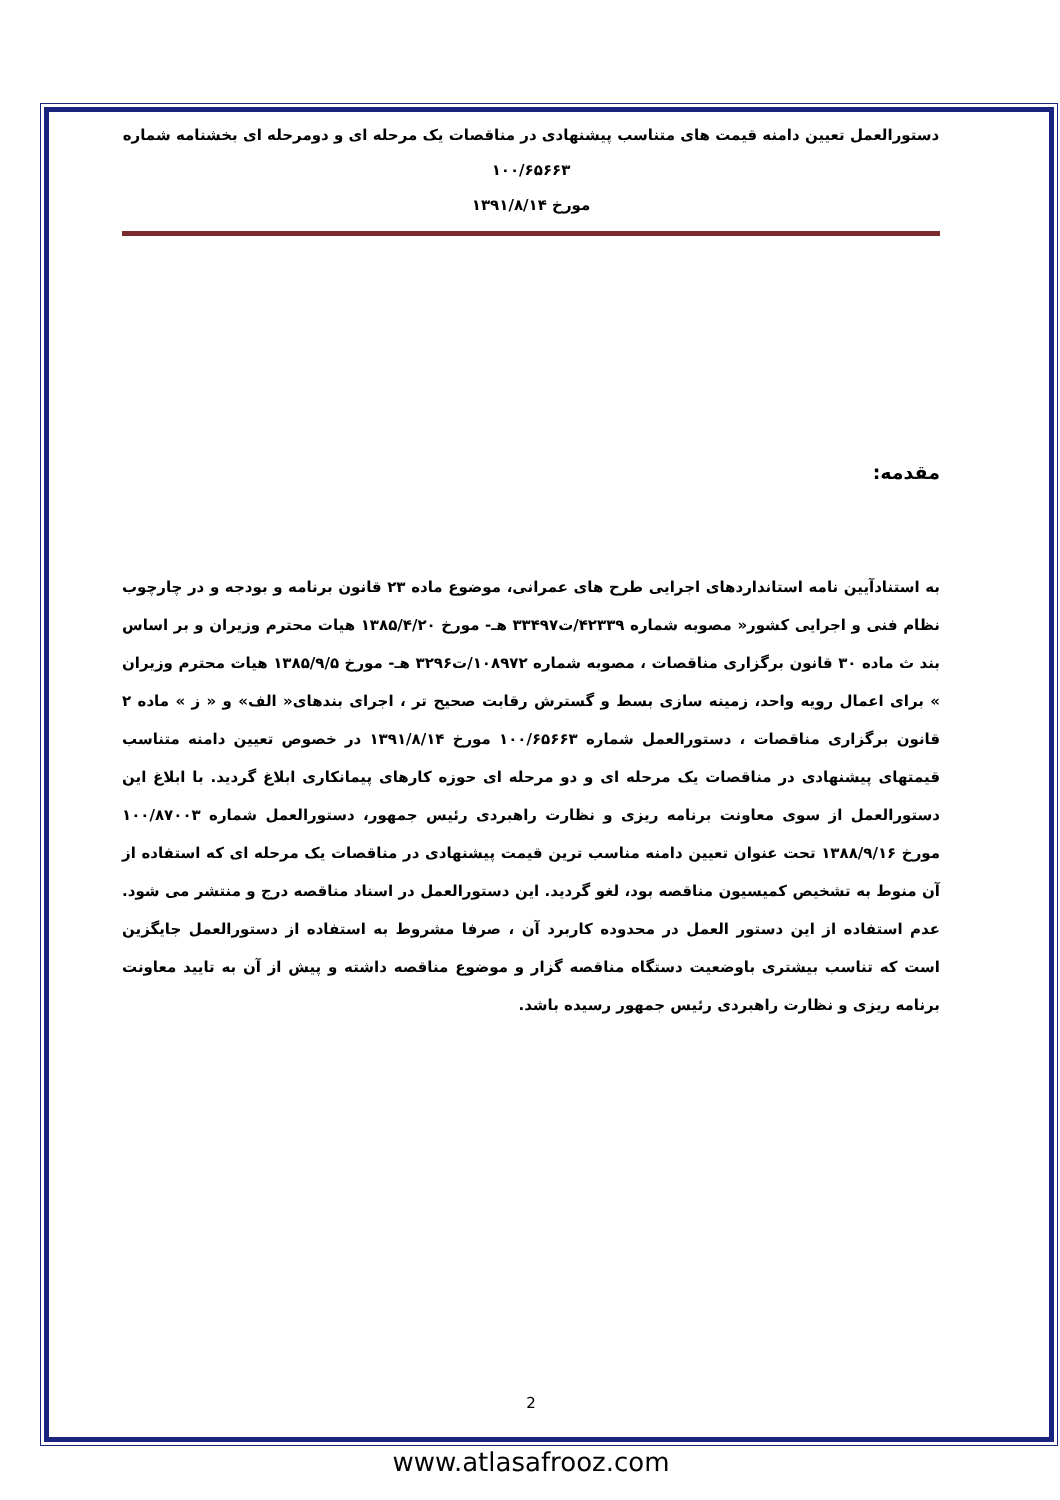دستورالعمل تعیین دامنه قیمت های متناسب پیشنهادی در مناقصات یک مرحله ای و دومرحله ای بخشنامه شماره ۱۰۰/۶۵۶۶۳
مورخ ۱۳۹۱/۸/۱۴
مقدمه:
به استنادآیین نامه استانداردهای اجرایی طرح های عمرانی، موضوع ماده ۲۳ قانون برنامه و بودجه و در چارچوب نظام فنی و اجرایی کشور« مصوبه شماره ۴۲۳۳۹/ت۳۳۴۹۷ هـ- مورخ ۱۳۸۵/۴/۲۰ هیات محترم وزیران و بر اساس بند ث ماده ۳۰ قانون برگزاری مناقصات ، مصوبه شماره ۱۰۸۹۷۲/ت۳۲۹۶ هـ- مورخ ۱۳۸۵/۹/۵ هیات محترم وزیران » برای اعمال رویه واحد، زمینه سازی بسط و گسترش رقابت صحیح تر ، اجرای بندهای« الف» و « ز » ماده ۲ قانون برگزاری مناقصات ، دستورالعمل شماره ۱۰۰/۶۵۶۶۳ مورخ ۱۳۹۱/۸/۱۴ در خصوص تعیین دامنه متناسب قیمتهای پیشنهادی در مناقصات یک مرحله ای و دو مرحله ای حوزه کارهای پیمانکاری ابلاغ گردید. با ابلاغ این دستورالعمل از سوی معاونت برنامه ریزی و نظارت راهبردی رئیس جمهور، دستورالعمل شماره ۱۰۰/۸۷۰۰۳ مورخ ۱۳۸۸/۹/۱۶ تحت عنوان تعیین دامنه مناسب ترین قیمت پیشنهادی در مناقصات یک مرحله ای که استفاده از آن منوط به تشخیص کمیسیون مناقصه بود، لغو گردید. این دستورالعمل در اسناد مناقصه درج و منتشر می شود. عدم استفاده از این دستور العمل در محدوده کاربرد آن ، صرفا مشروط به استفاده از دستورالعمل جایگزین است که تناسب بیشتری باوضعیت دستگاه مناقصه گزار و موضوع مناقصه داشته و پیش از آن به تایید معاونت برنامه ریزی و نظارت راهبردی رئیس جمهور رسیده باشد.
2
www.atlasafrooz.com